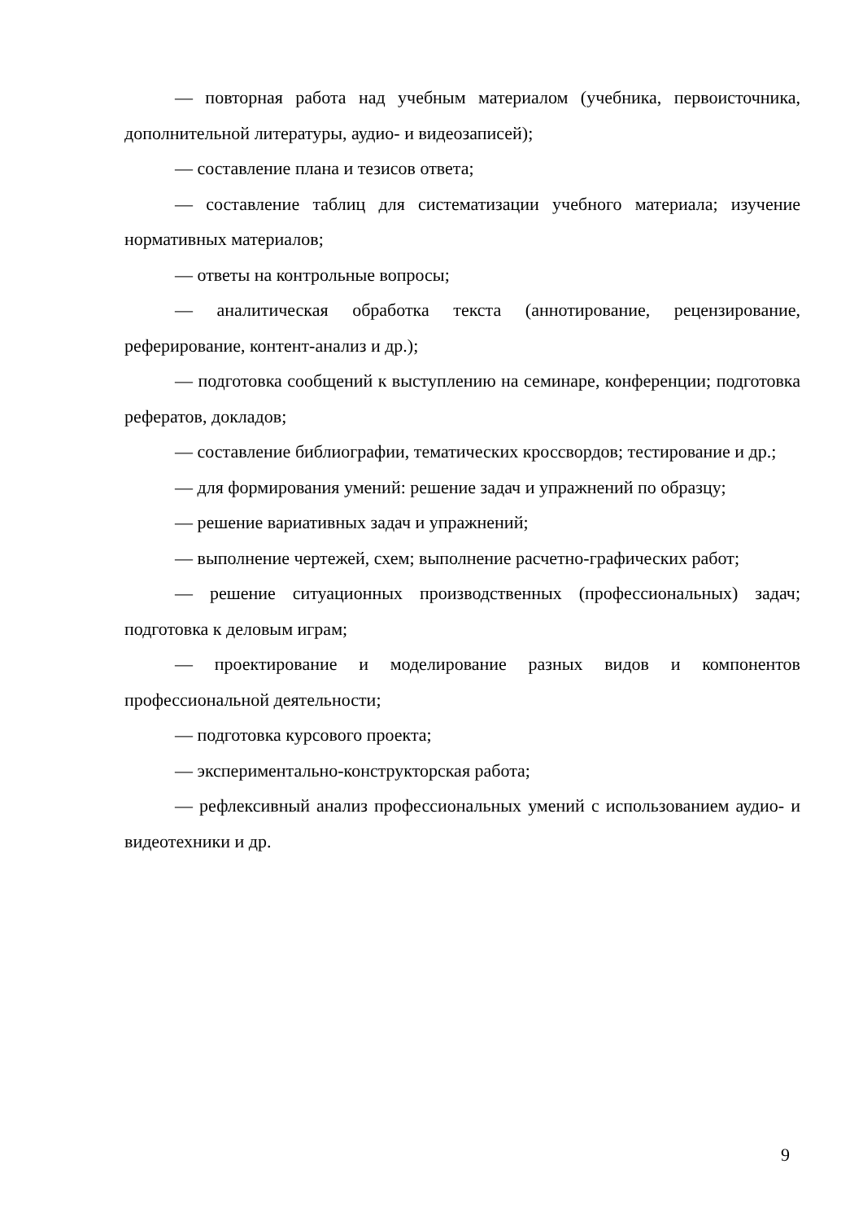— повторная работа над учебным материалом (учебника, первоисточника, дополнительной литературы, аудио- и видеозаписей);
— составление плана и тезисов ответа;
— составление таблиц для систематизации учебного материала; изучение нормативных материалов;
— ответы на контрольные вопросы;
— аналитическая обработка текста (аннотирование, рецензирование, реферирование, контент-анализ и др.);
— подготовка сообщений к выступлению на семинаре, конференции; подготовка рефератов, докладов;
— составление библиографии, тематических кроссвордов; тестирование и др.;
— для формирования умений: решение задач и упражнений по образцу;
— решение вариативных задач и упражнений;
— выполнение чертежей, схем; выполнение расчетно-графических работ;
— решение ситуационных производственных (профессиональных) задач; подготовка к деловым играм;
— проектирование и моделирование разных видов и компонентов профессиональной деятельности;
— подготовка курсового проекта;
— экспериментально-конструкторская работа;
— рефлексивный анализ профессиональных умений с использованием аудио- и видеотехники и др.
9